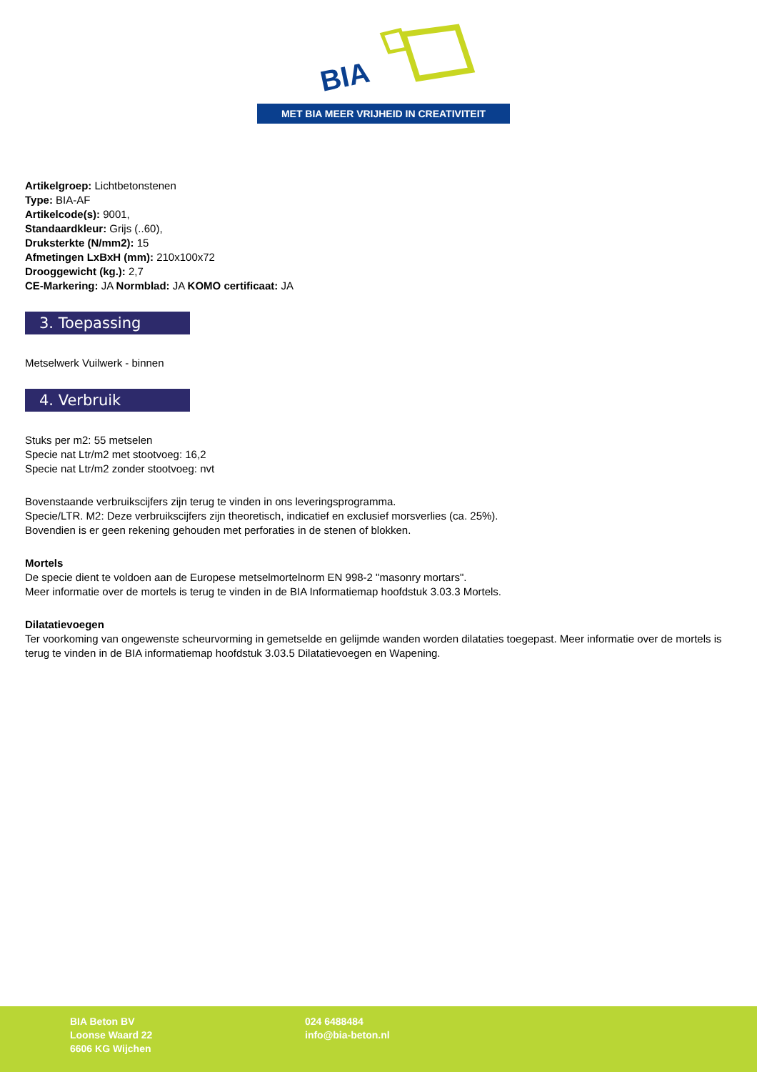BIA
MET BIA MEER VRIJHEID IN CREATIVITEIT
Artikelgroep: Lichtbetonstenen
Type: BIA-AF
Artikelcode(s): 9001,
Standaardkleur: Grijs (..60),
Druksterkte (N/mm2): 15
Afmetingen LxBxH (mm): 210x100x72
Drooggewicht (kg.): 2,7
CE-Markering: JA Normblad: JA KOMO certificaat: JA
3. Toepassing
Metselwerk Vuilwerk - binnen
4. Verbruik
Stuks per m2: 55 metselen
Specie nat Ltr/m2 met stootvoeg: 16,2
Specie nat Ltr/m2 zonder stootvoeg: nvt
Bovenstaande verbruikscijfers zijn terug te vinden in ons leveringsprogramma.
Specie/LTR. M2: Deze verbruikscijfers zijn theoretisch, indicatief en exclusief morsverlies (ca. 25%).
Bovendien is er geen rekening gehouden met perforaties in de stenen of blokken.
Mortels
De specie dient te voldoen aan de Europese metselmortelnorm EN 998-2 "masonry mortars".
Meer informatie over de mortels is terug te vinden in de BIA Informatiemap hoofdstuk 3.03.3 Mortels.
Dilatatievoegen
Ter voorkoming van ongewenste scheurvorming in gemetselde en gelijmde wanden worden dilataties toegepast. Meer informatie over de mortels is terug te vinden in de BIA informatiemap hoofdstuk 3.03.5 Dilatatievoegen en Wapening.
BIA Beton BV
Loonse Waard 22
6606 KG Wijchen
024 6488484
info@bia-beton.nl